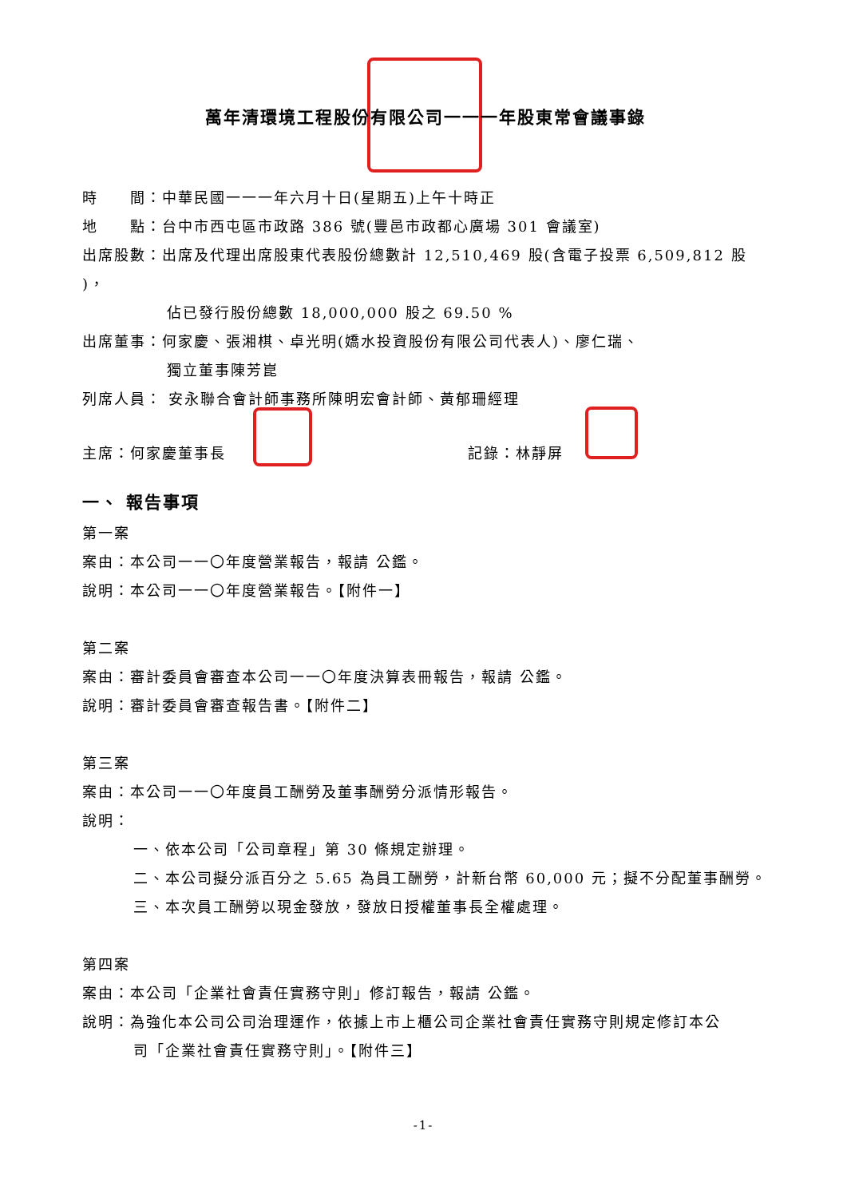萬年清環境工程股份有限公司一一一年股東常會議事錄
時　　間：中華民國一一一年六月十日(星期五)上午十時正
地　　點：台中市西屯區市政路 386 號(豐邑市政都心廣場 301 會議室)
出席股數：出席及代理出席股東代表股份總數計 12,510,469 股(含電子投票 6,509,812 股 )，
佔已發行股份總數 18,000,000 股之 69.50 %
出席董事：何家慶、張湘棋、卓光明(嬌水投資股份有限公司代表人)、廖仁瑞、
獨立董事陳芳崑
列席人員： 安永聯合會計師事務所陳明宏會計師、黃郁珊經理
主席：何家慶董事長 記錄：林靜屏
一、 報告事項
第一案
案由：本公司一一〇年度營業報告，報請 公鑑。
說明：本公司一一〇年度營業報告。【附件一】
第二案
案由：審計委員會審查本公司一一〇年度決算表冊報告，報請 公鑑。
說明：審計委員會審查報告書。【附件二】
第三案
案由：本公司一一〇年度員工酬勞及董事酬勞分派情形報告。
說明：
一、依本公司「公司章程」第 30 條規定辦理。
二、本公司擬分派百分之 5.65 為員工酬勞，計新台幣 60,000 元；擬不分配董事酬勞。
三、本次員工酬勞以現金發放，發放日授權董事長全權處理。
第四案
案由：本公司「企業社會責任實務守則」修訂報告，報請 公鑑。
說明：為強化本公司公司治理運作，依據上市上櫃公司企業社會責任實務守則規定修訂本公
司「企業社會責任實務守則」。【附件三】
-1-